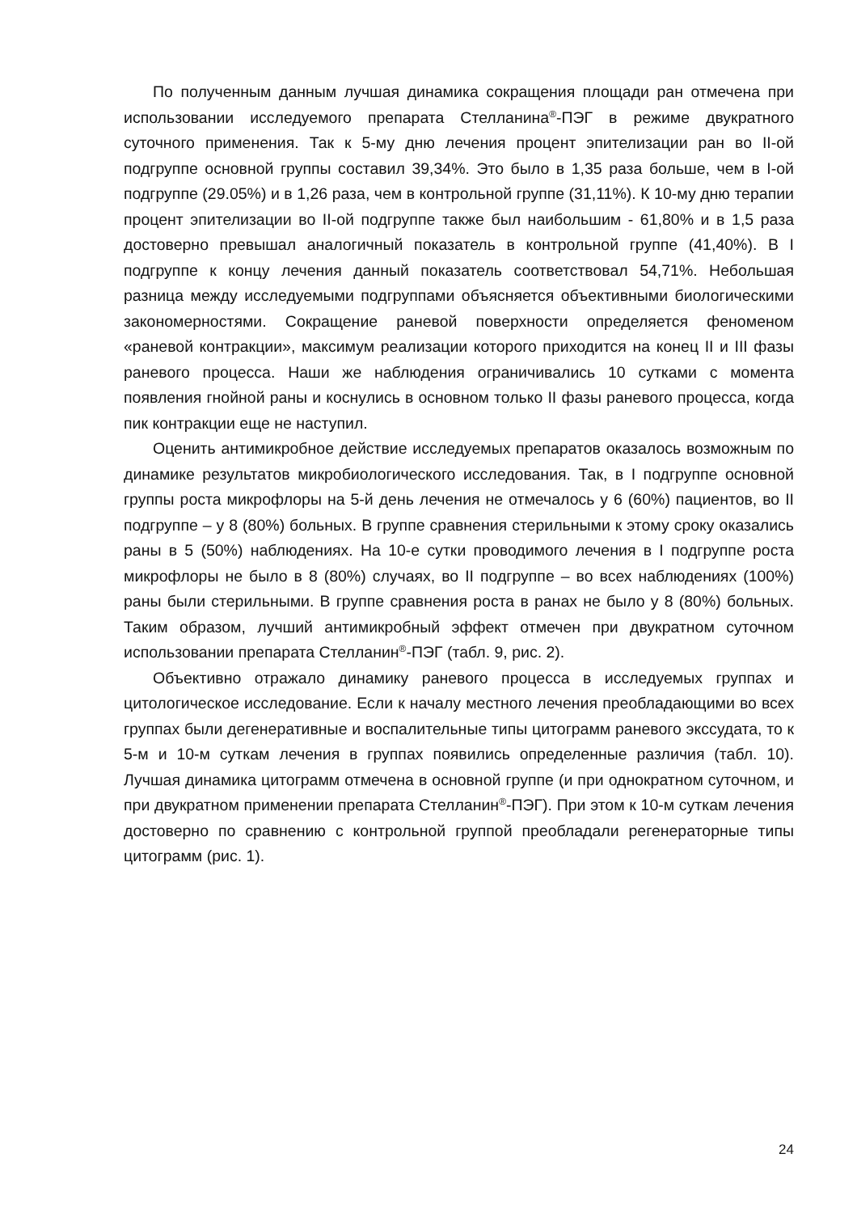По полученным данным лучшая динамика сокращения площади ран отмечена при использовании исследуемого препарата Стелланина<sup>®</sup>-ПЭГ в режиме двукратного суточного применения. Так к 5-му дню лечения процент эпителизации ран во II-ой подгруппе основной группы составил 39,34%. Это было в 1,35 раза больше, чем в I-ой подгруппе (29.05%) и в 1,26 раза, чем в контрольной группе (31,11%). К 10-му дню терапии процент эпителизации во II-ой подгруппе также был наибольшим - 61,80% и в 1,5 раза достоверно превышал аналогичный показатель в контрольной группе (41,40%). В I подгруппе к концу лечения данный показатель соответствовал 54,71%. Небольшая разница между исследуемыми подгруппами объясняется объективными биологическими закономерностями. Сокращение раневой поверхности определяется феноменом «раневой контракции», максимум реализации которого приходится на конец II и III фазы раневого процесса. Наши же наблюдения ограничивались 10 сутками с момента появления гнойной раны и коснулись в основном только II фазы раневого процесса, когда пик контракции еще не наступил.
Оценить антимикробное действие исследуемых препаратов оказалось возможным по динамике результатов микробиологического исследования. Так, в I подгруппе основной группы роста микрофлоры на 5-й день лечения не отмечалось у 6 (60%) пациентов, во II подгруппе – у 8 (80%) больных. В группе сравнения стерильными к этому сроку оказались раны в 5 (50%) наблюдениях. На 10-е сутки проводимого лечения в I подгруппе роста микрофлоры не было в 8 (80%) случаях, во II подгруппе – во всех наблюдениях (100%) раны были стерильными. В группе сравнения роста в ранах не было у 8 (80%) больных. Таким образом, лучший антимикробный эффект отмечен при двукратном суточном использовании препарата Стелланин<sup>®</sup>-ПЭГ (табл. 9, рис. 2).
Объективно отражало динамику раневого процесса в исследуемых группах и цитологическое исследование. Если к началу местного лечения преобладающими во всех группах были дегенеративные и воспалительные типы цитограмм раневого экссудата, то к 5-м и 10-м суткам лечения в группах появились определенные различия (табл. 10). Лучшая динамика цитограмм отмечена в основной группе (и при однократном суточном, и при двукратном применении препарата Стелланин<sup>®</sup>-ПЭГ). При этом к 10-м суткам лечения достоверно по сравнению с контрольной группой преобладали регенераторные типы цитограмм (рис. 1).
24